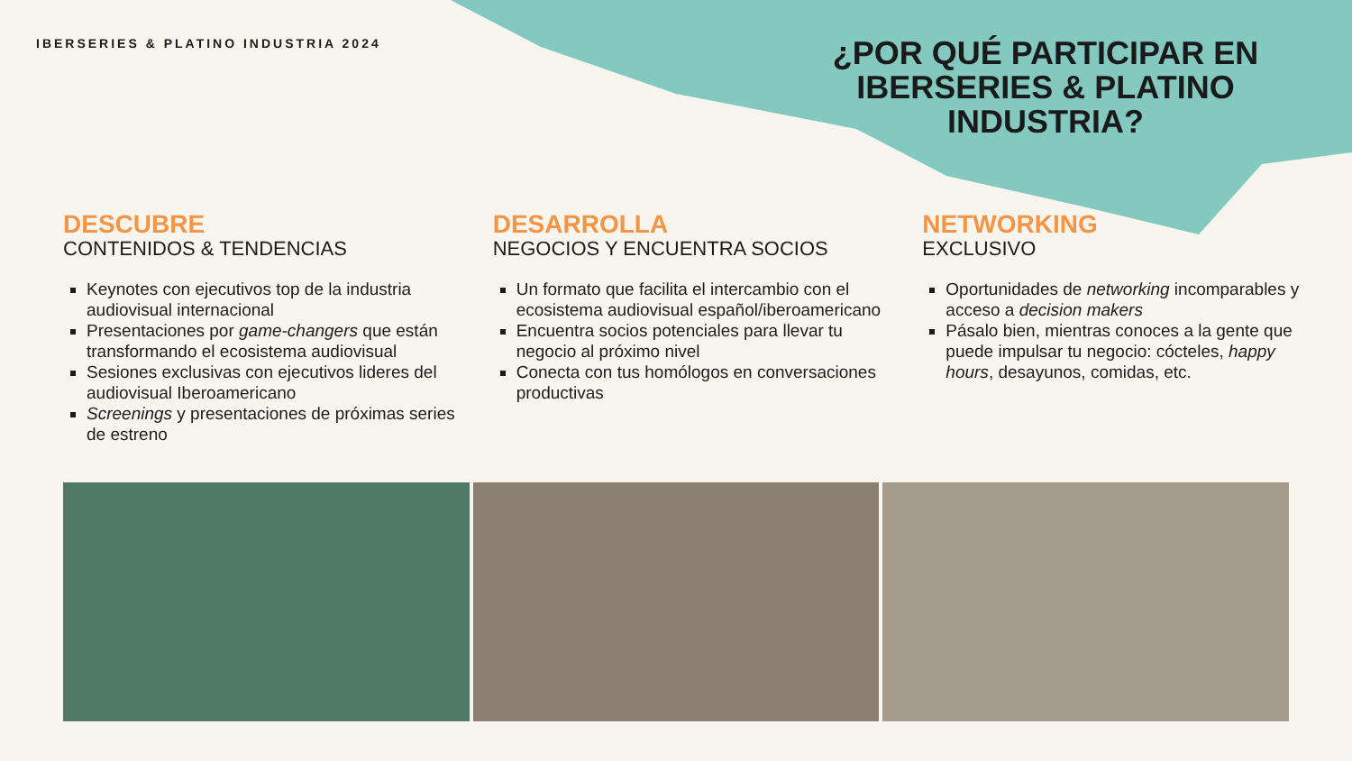IBERSERIES & PLATINO INDUSTRIA 2024
¿POR QUÉ PARTICIPAR EN IBERSERIES & PLATINO INDUSTRIA?
DESCUBRE
CONTENIDOS & TENDENCIAS
Keynotes con ejecutivos top de la industria audiovisual internacional
Presentaciones por game-changers que están transformando el ecosistema audiovisual
Sesiones exclusivas con ejecutivos lideres del audiovisual Iberoamericano
Screenings y presentaciones de próximas series de estreno
DESARROLLA
NEGOCIOS Y ENCUENTRA SOCIOS
Un formato que facilita el intercambio con el ecosistema audiovisual español/iberoamericano
Encuentra socios potenciales para llevar tu negocio al próximo nivel
Conecta con tus homólogos en conversaciones productivas
NETWORKING
EXCLUSIVO
Oportunidades de networking incomparables y acceso a decision makers
Pásalo bien, mientras conoces a la gente que puede impulsar tu negocio: cócteles, happy hours, desayunos, comidas, etc.